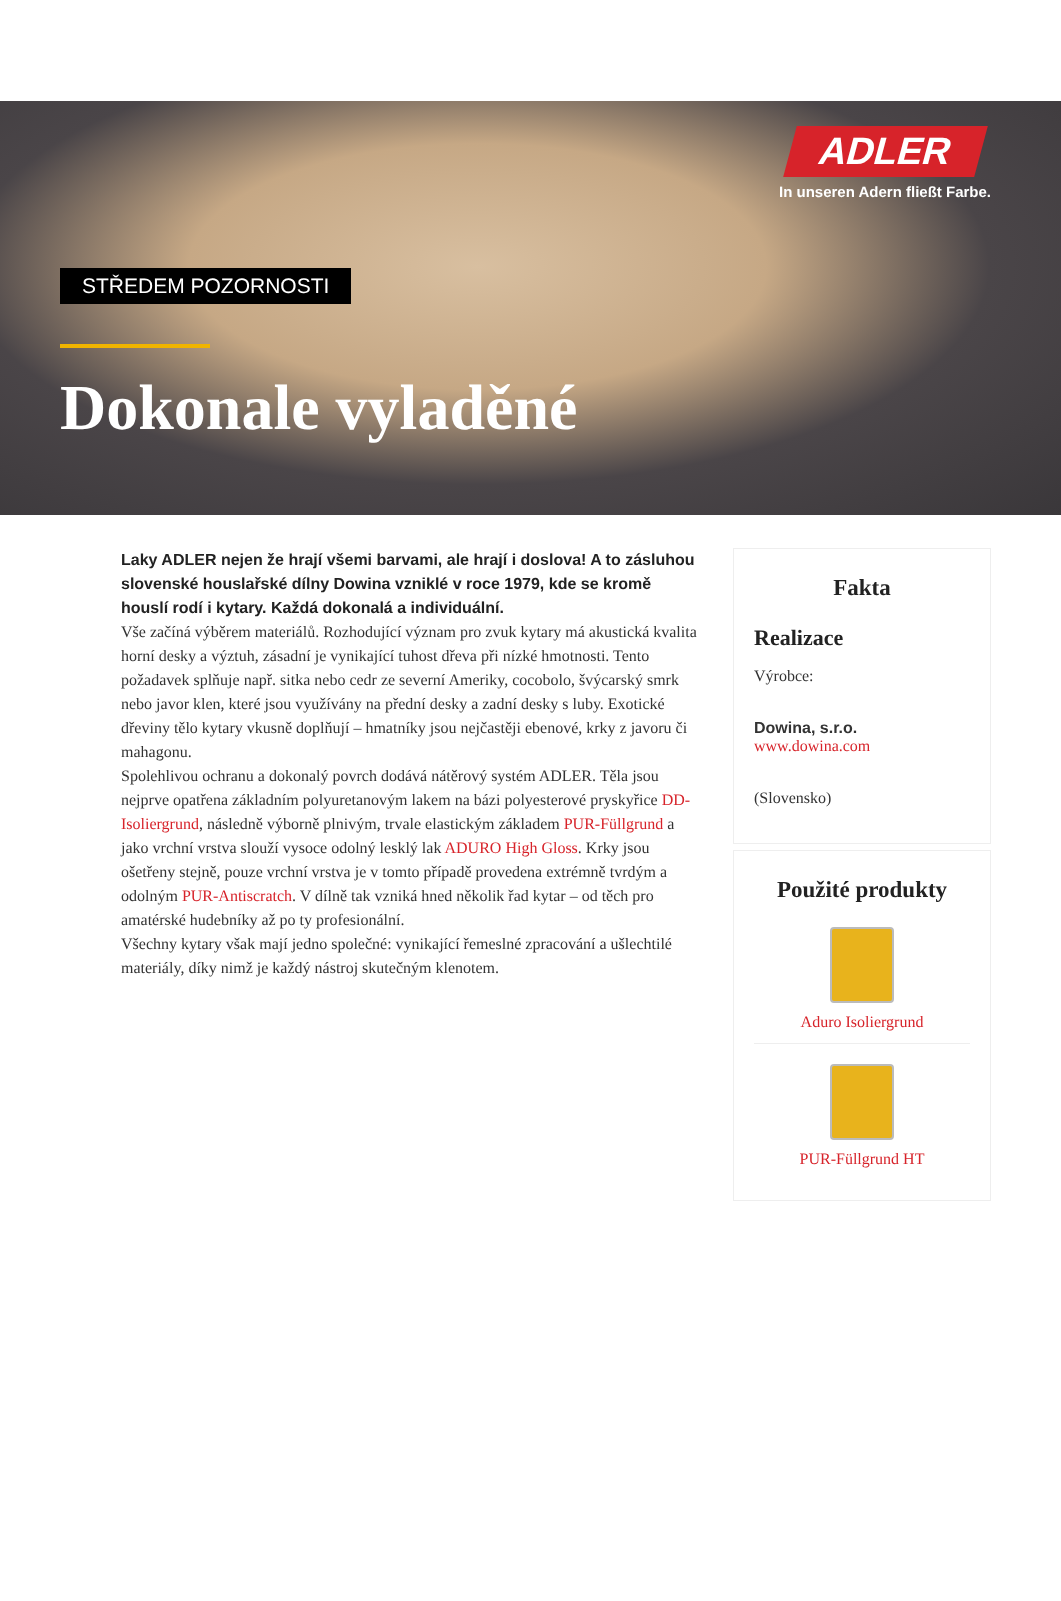ADLER
In unseren Adern fließt Farbe.
STŘEDEM POZORNOSTI
Dokonale vyladěné
Laky ADLER nejen že hrají všemi barvami, ale hrají i doslova! A to zásluhou slovenské houslařské dílny Dowina vzniklé v roce 1979, kde se kromě houslí rodí i kytary. Každá dokonalá a individuální.
Vše začíná výběrem materiálů. Rozhodující význam pro zvuk kytary má akustická kvalita horní desky a výztuh, zásadní je vynikající tuhost dřeva při nízké hmotnosti. Tento požadavek splňuje např. sitka nebo cedr ze severní Ameriky, cocobolo, švýcarský smrk nebo javor klen, které jsou využívány na přední desky a zadní desky s luby. Exotické dřeviny tělo kytary vkusně doplňují – hmatníky jsou nejčastěji ebenové, krky z javoru či mahagonu.
Spolehlivou ochranu a dokonalý povrch dodává nátěrový systém ADLER. Těla jsou nejprve opatřena základním polyuretanovým lakem na bázi polyesterové pryskyřice DD-Isoliergrund, následně výborně plnivým, trvale elastickým základem PUR-Füllgrund a jako vrchní vrstva slouží vysoce odolný lesklý lak ADURO High Gloss. Krky jsou ošetřeny stejně, pouze vrchní vrstva je v tomto případě provedena extrémně tvrdým a odolným PUR-Antiscratch. V dílně tak vzniká hned několik řad kytar – od těch pro amatérské hudebníky až po ty profesionální.
Všechny kytary však mají jedno společné: vynikající řemeslné zpracování a ušlechtilé materiály, díky nimž je každý nástroj skutečným klenotem.
Fakta
Realizace
Výrobce:
Dowina, s.r.o.
www.dowina.com
(Slovensko)
Použité produkty
Aduro Isoliergrund
PUR-Füllgrund HT